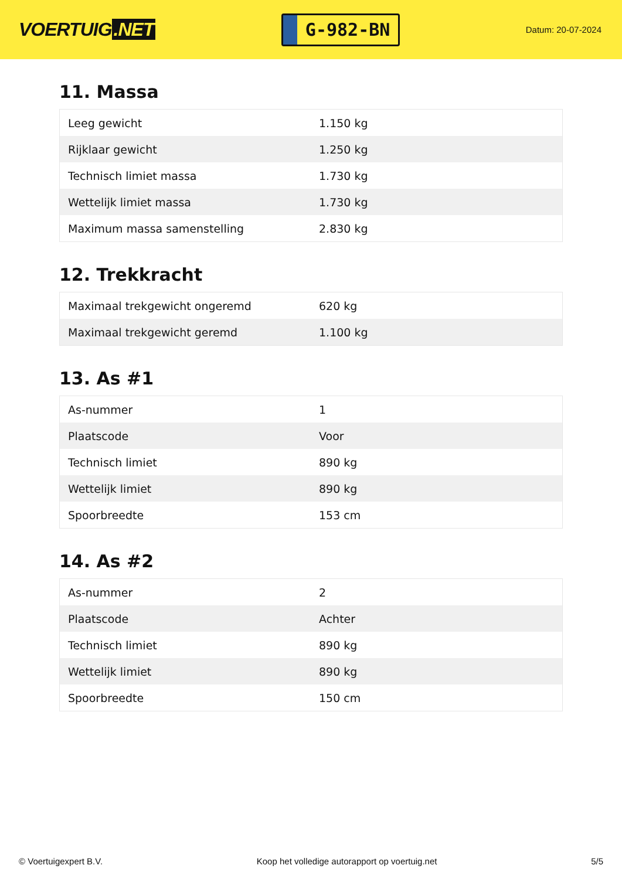VOERTUIG.NET
G-982-BN
Datum: 20-07-2024
11. Massa
| Leeg gewicht | 1.150 kg |
| Rijklaar gewicht | 1.250 kg |
| Technisch limiet massa | 1.730 kg |
| Wettelijk limiet massa | 1.730 kg |
| Maximum massa samenstelling | 2.830 kg |
12. Trekkracht
| Maximaal trekgewicht ongeremd | 620 kg |
| Maximaal trekgewicht geremd | 1.100 kg |
13. As #1
| As-nummer | 1 |
| Plaatscode | Voor |
| Technisch limiet | 890 kg |
| Wettelijk limiet | 890 kg |
| Spoorbreedte | 153 cm |
14. As #2
| As-nummer | 2 |
| Plaatscode | Achter |
| Technisch limiet | 890 kg |
| Wettelijk limiet | 890 kg |
| Spoorbreedte | 150 cm |
© Voertuigexpert B.V. Koop het volledige autorapport op voertuig.net 5/5